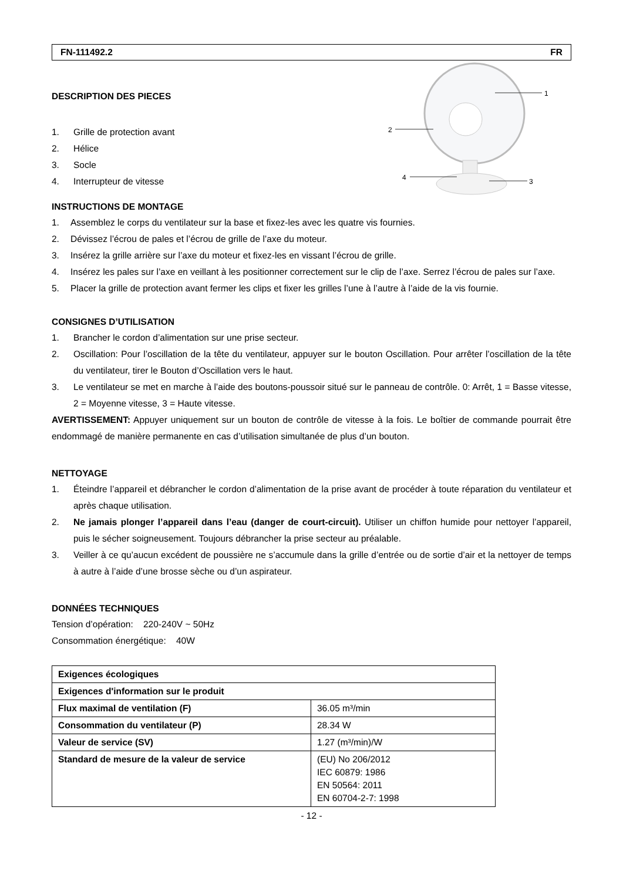FN-111492.2 FR
DESCRIPTION DES PIECES
1. Grille de protection avant
2. Hélice
3. Socle
4. Interrupteur de vitesse
1
2
3
4
INSTRUCTIONS DE MONTAGE
1. Assemblez le corps du ventilateur sur la base et fixez-les avec les quatre vis fournies.
2. Dévissez l’écrou de pales et l’écrou de grille de l’axe du moteur.
3. Insérez la grille arrière sur l’axe du moteur et fixez-les en vissant l’écrou de grille.
4. Insérez les pales sur l’axe en veillant à les positionner correctement sur le clip de l’axe. Serrez l’écrou de pales sur l’axe.
5. Placer la grille de protection avant fermer les clips et fixer les grilles l’une à l’autre à l’aide de la vis fournie.
CONSIGNES D’UTILISATION
1. Brancher le cordon d’alimentation sur une prise secteur.
2. Oscillation: Pour l’oscillation de la tête du ventilateur, appuyer sur le bouton Oscillation. Pour arrêter l’oscillation de la tête du ventilateur, tirer le Bouton d’Oscillation vers le haut.
3. Le ventilateur se met en marche à l’aide des boutons-poussoir situé sur le panneau de contrôle. 0: Arrêt, 1 = Basse vitesse, 2 = Moyenne vitesse, 3 = Haute vitesse.
AVERTISSEMENT: Appuyer uniquement sur un bouton de contrôle de vitesse à la fois. Le boîtier de commande pourrait être endommagé de manière permanente en cas d’utilisation simultanée de plus d’un bouton.
NETTOYAGE
1. Éteindre l’appareil et débrancher le cordon d’alimentation de la prise avant de procéder à toute réparation du ventilateur et après chaque utilisation.
2. Ne jamais plonger l’appareil dans l’eau (danger de court-circuit). Utiliser un chiffon humide pour nettoyer l’appareil, puis le sécher soigneusement. Toujours débrancher la prise secteur au préalable.
3. Veiller à ce qu’aucun excédent de poussière ne s’accumule dans la grille d’entrée ou de sortie d’air et la nettoyer de temps à autre à l’aide d’une brosse sèche ou d’un aspirateur.
DONNÉES TECHNIQUES
Tension d’opération: 220-240V ~ 50Hz
Consommation énergétique: 40W
| Exigences écologiques | |
| Exigences d'information sur le produit | |
| Flux maximal de ventilation (F) | 36.05 m³/min |
| Consommation du ventilateur (P) | 28.34 W |
| Valeur de service (SV) | 1.27 (m³/min)/W |
| Standard de mesure de la valeur de service | (EU) No 206/2012 IEC 60879: 1986 EN 50564: 2011 EN 60704-2-7: 1998 |
- 12 -